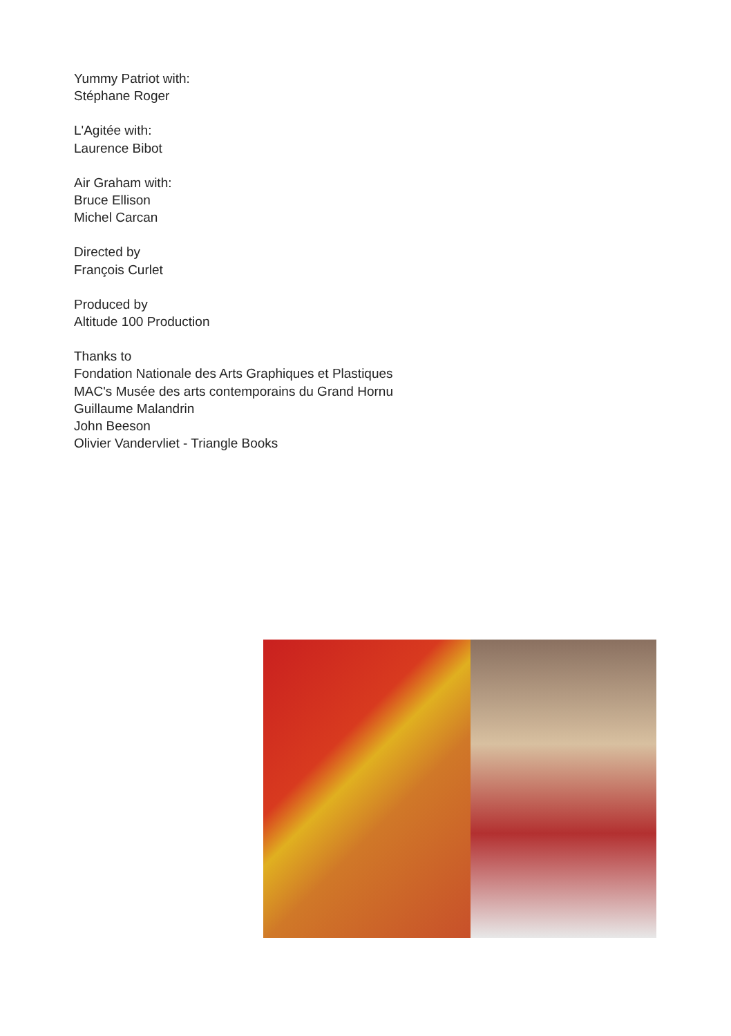Yummy Patriot with:
Stéphane Roger
L'Agitée with:
Laurence Bibot
Air Graham with:
Bruce Ellison
Michel Carcan
Directed by
François Curlet
Produced by
Altitude 100 Production
Thanks to
Fondation Nationale des Arts Graphiques et Plastiques
MAC's Musée des arts contemporains du Grand Hornu
Guillaume Malandrin
John Beeson
Olivier Vandervliet - Triangle Books